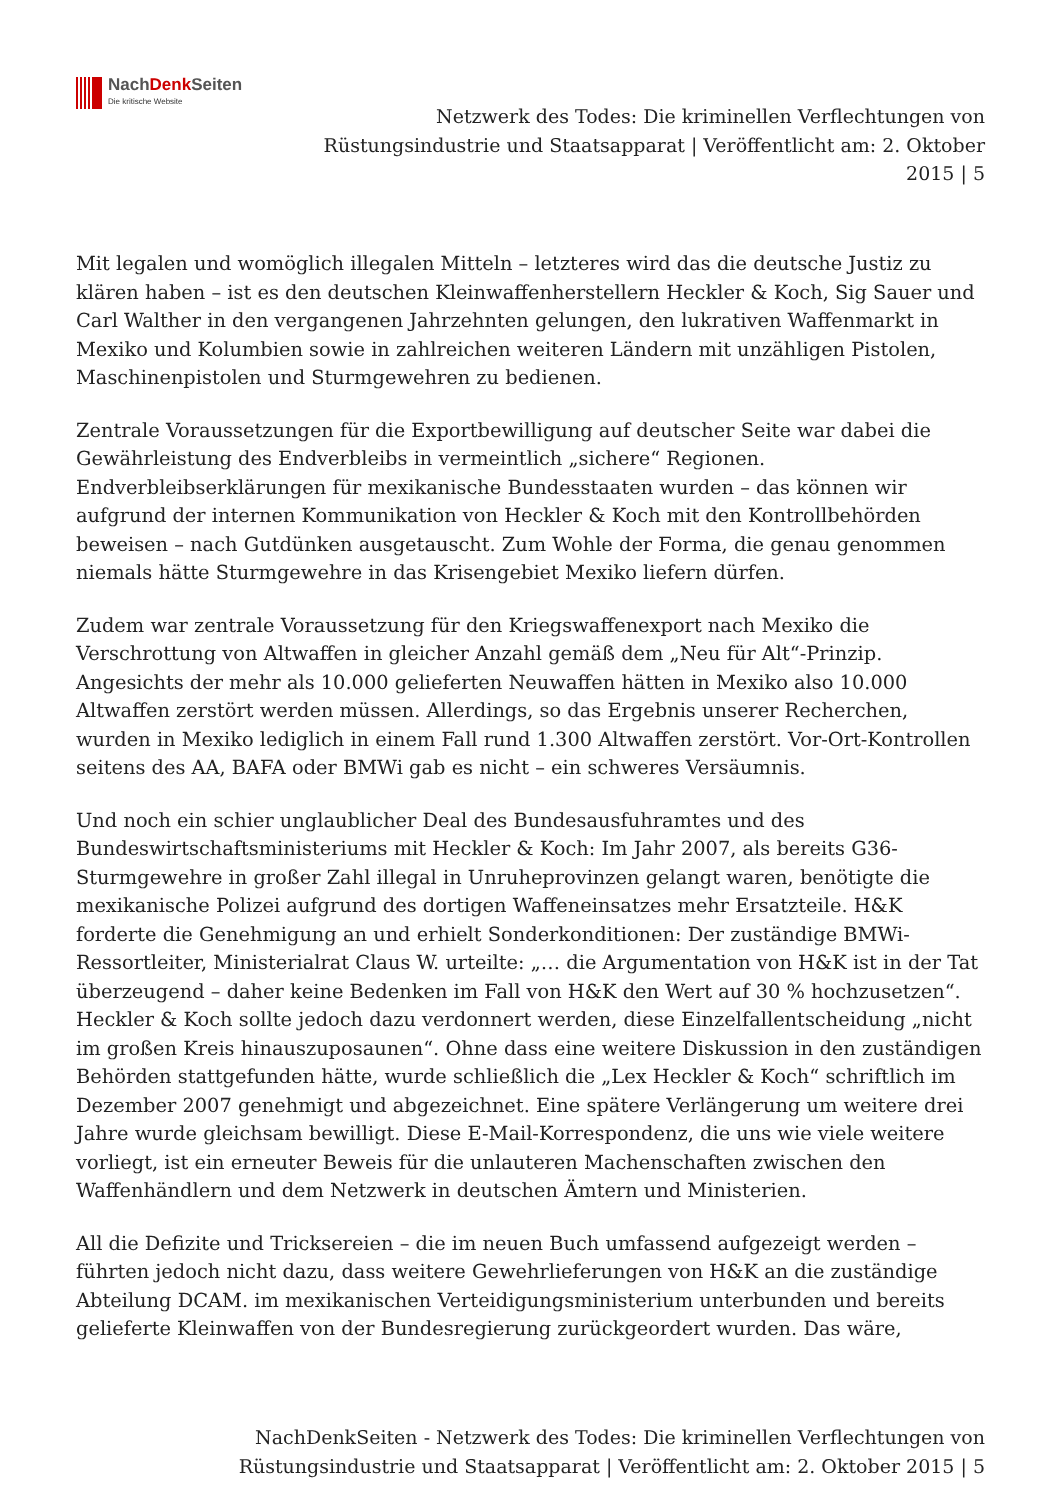NachDenk Seiten
Die kritische Website
Netzwerk des Todes: Die kriminellen Verflechtungen von Rüstungsindustrie und Staatsapparat | Veröffentlicht am: 2. Oktober 2015 | 5
Mit legalen und womöglich illegalen Mitteln – letzteres wird das die deutsche Justiz zu klären haben – ist es den deutschen Kleinwaffenherstellern Heckler & Koch, Sig Sauer und Carl Walther in den vergangenen Jahrzehnten gelungen, den lukrativen Waffenmarkt in Mexiko und Kolumbien sowie in zahlreichen weiteren Ländern mit unzähligen Pistolen, Maschinenpistolen und Sturmgewehren zu bedienen.
Zentrale Voraussetzungen für die Exportbewilligung auf deutscher Seite war dabei die Gewährleistung des Endverbleibs in vermeintlich „sichere“ Regionen. Endverbleibserklärungen für mexikanische Bundesstaaten wurden – das können wir aufgrund der internen Kommunikation von Heckler & Koch mit den Kontrollbehörden beweisen – nach Gutdünken ausgetauscht. Zum Wohle der Forma, die genau genommen niemals hätte Sturmgewehre in das Krisengebiet Mexiko liefern dürfen.
Zudem war zentrale Voraussetzung für den Kriegswaffenexport nach Mexiko die Verschrottung von Altwaffen in gleicher Anzahl gemäß dem „Neu für Alt“-Prinzip. Angesichts der mehr als 10.000 gelieferten Neuwaffen hätten in Mexiko also 10.000 Altwaffen zerstört werden müssen. Allerdings, so das Ergebnis unserer Recherchen, wurden in Mexiko lediglich in einem Fall rund 1.300 Altwaffen zerstört. Vor-Ort-Kontrollen seitens des AA, BAFA oder BMWi gab es nicht – ein schweres Versäumnis.
Und noch ein schier unglaublicher Deal des Bundesausfuhramtes und des Bundeswirtschaftsministeriums mit Heckler & Koch: Im Jahr 2007, als bereits G36-Sturmgewehre in großer Zahl illegal in Unruheprovinzen gelangt waren, benötigte die mexikanische Polizei aufgrund des dortigen Waffeneinsatzes mehr Ersatzteile. H&K forderte die Genehmigung an und erhielt Sonderkonditionen: Der zuständige BMWi-Ressortleiter, Ministerialrat Claus W. urteilte: „… die Argumentation von H&K ist in der Tat überzeugend – daher keine Bedenken im Fall von H&K den Wert auf 30 % hochzusetzen“. Heckler & Koch sollte jedoch dazu verdonnert werden, diese Einzelfallentscheidung „nicht im großen Kreis hinauszuposaunen“. Ohne dass eine weitere Diskussion in den zuständigen Behörden stattgefunden hätte, wurde schließlich die „Lex Heckler & Koch“ schriftlich im Dezember 2007 genehmigt und abgezeichnet. Eine spätere Verlängerung um weitere drei Jahre wurde gleichsam bewilligt. Diese E-Mail-Korrespondenz, die uns wie viele weitere vorliegt, ist ein erneuter Beweis für die unlauteren Machenschaften zwischen den Waffenhändlern und dem Netzwerk in deutschen Ämtern und Ministerien.
All die Defizite und Tricksereien – die im neuen Buch umfassend aufgezeigt werden – führten jedoch nicht dazu, dass weitere Gewehrlieferungen von H&K an die zuständige Abteilung DCAM. im mexikanischen Verteidigungsministerium unterbunden und bereits gelieferte Kleinwaffen von der Bundesregierung zurückgeordert wurden. Das wäre,
NachDenkSeiten - Netzwerk des Todes: Die kriminellen Verflechtungen von Rüstungsindustrie und Staatsapparat | Veröffentlicht am: 2. Oktober 2015 | 5